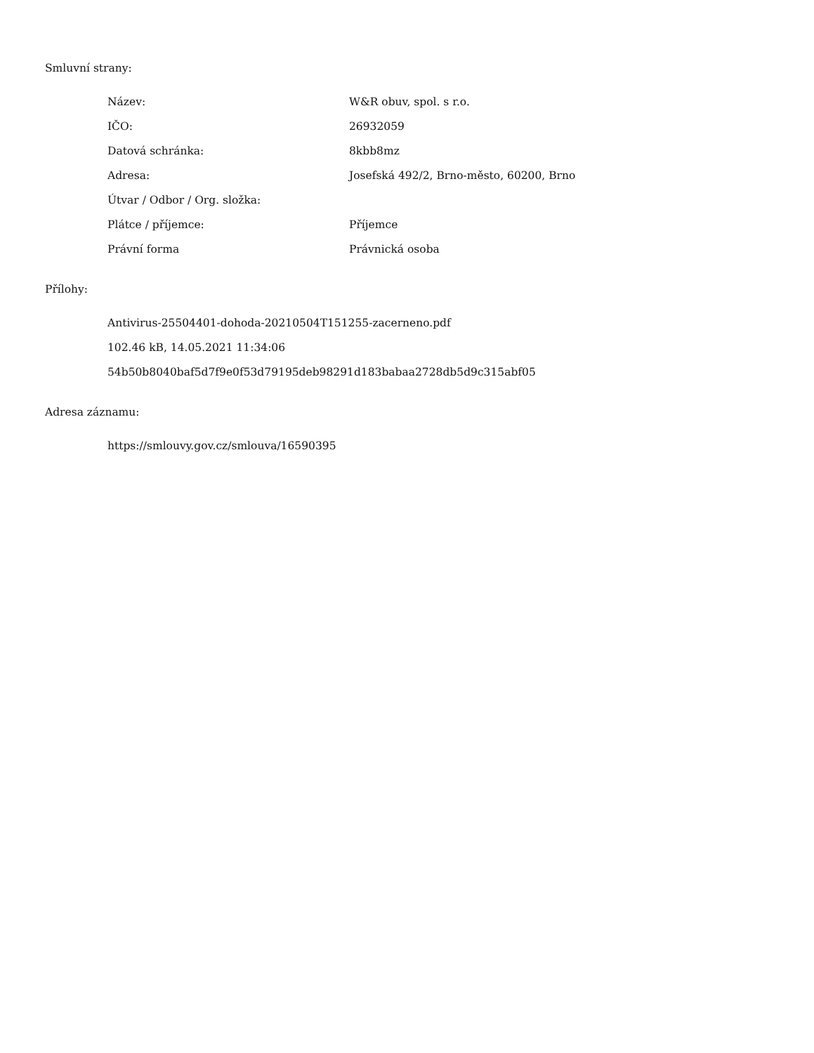Smluvní strany:
| Název: | W&R obuv, spol. s r.o. |
| IČO: | 26932059 |
| Datová schránka: | 8kbb8mz |
| Adresa: | Josefská 492/2, Brno-město, 60200, Brno |
| Útvar / Odbor / Org. složka: | |
| Plátce / příjemce: | Příjemce |
| Právní forma | Právnická osoba |
Přílohy:
Antivirus-25504401-dohoda-20210504T151255-zacerneno.pdf
102.46 kB, 14.05.2021 11:34:06
54b50b8040baf5d7f9e0f53d79195deb98291d183babaa2728db5d9c315abf05
Adresa záznamu:
https://smlouvy.gov.cz/smlouva/16590395